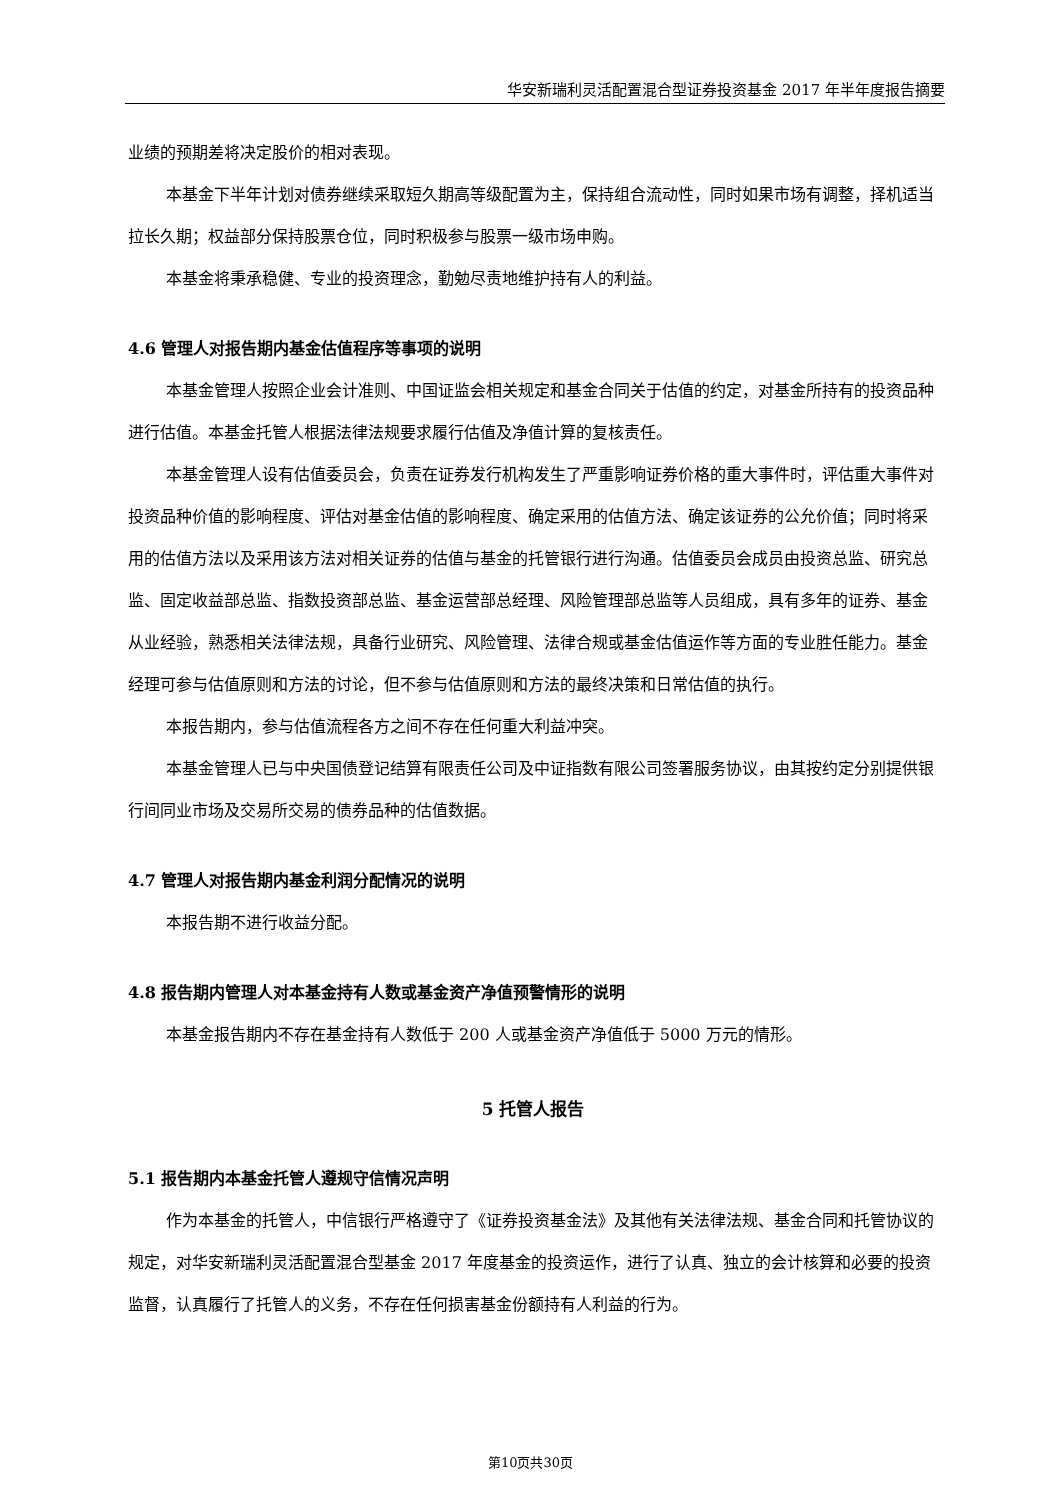华安新瑞利灵活配置混合型证券投资基金 2017 年半年度报告摘要
业绩的预期差将决定股价的相对表现。
本基金下半年计划对债券继续采取短久期高等级配置为主，保持组合流动性，同时如果市场有调整，择机适当拉长久期；权益部分保持股票仓位，同时积极参与股票一级市场申购。
本基金将秉承稳健、专业的投资理念，勤勉尽责地维护持有人的利益。
4.6 管理人对报告期内基金估值程序等事项的说明
本基金管理人按照企业会计准则、中国证监会相关规定和基金合同关于估值的约定，对基金所持有的投资品种进行估值。本基金托管人根据法律法规要求履行估值及净值计算的复核责任。
本基金管理人设有估值委员会，负责在证券发行机构发生了严重影响证券价格的重大事件时，评估重大事件对投资品种价值的影响程度、评估对基金估值的影响程度、确定采用的估值方法、确定该证券的公允价值；同时将采用的估值方法以及采用该方法对相关证券的估值与基金的托管银行进行沟通。估值委员会成员由投资总监、研究总监、固定收益部总监、指数投资部总监、基金运营部总经理、风险管理部总监等人员组成，具有多年的证券、基金从业经验，熟悉相关法律法规，具备行业研究、风险管理、法律合规或基金估值运作等方面的专业胜任能力。基金经理可参与估值原则和方法的讨论，但不参与估值原则和方法的最终决策和日常估值的执行。
本报告期内，参与估值流程各方之间不存在任何重大利益冲突。
本基金管理人已与中央国债登记结算有限责任公司及中证指数有限公司签署服务协议，由其按约定分别提供银行间同业市场及交易所交易的债券品种的估值数据。
4.7 管理人对报告期内基金利润分配情况的说明
本报告期不进行收益分配。
4.8 报告期内管理人对本基金持有人数或基金资产净值预警情形的说明
本基金报告期内不存在基金持有人数低于 200 人或基金资产净值低于 5000 万元的情形。
5 托管人报告
5.1 报告期内本基金托管人遵规守信情况声明
作为本基金的托管人，中信银行严格遵守了《证券投资基金法》及其他有关法律法规、基金合同和托管协议的规定，对华安新瑞利灵活配置混合型基金 2017 年度基金的投资运作，进行了认真、独立的会计核算和必要的投资监督，认真履行了托管人的义务，不存在任何损害基金份额持有人利益的行为。
第10页共30页